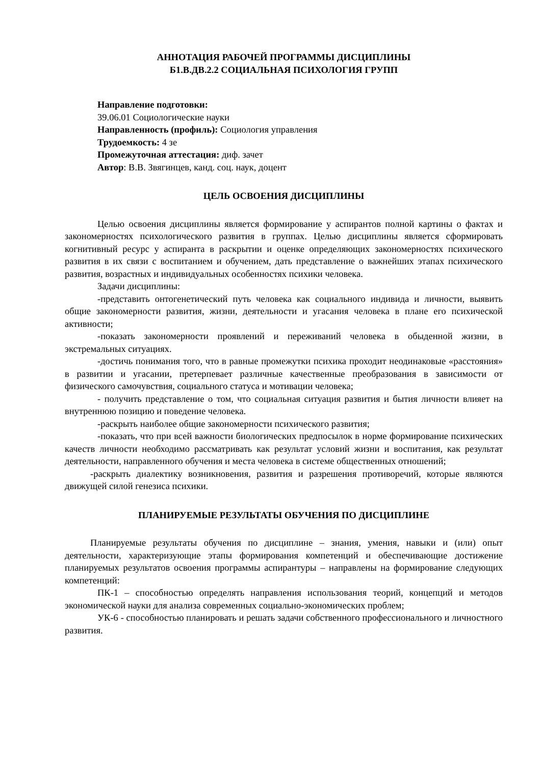АННОТАЦИЯ РАБОЧЕЙ ПРОГРАММЫ ДИСЦИПЛИНЫ
Б1.В.ДВ.2.2 СОЦИАЛЬНАЯ ПСИХОЛОГИЯ ГРУПП
Направление подготовки:
39.06.01 Социологические науки
Направленность (профиль): Социология управления
Трудоемкость: 4 зе
Промежуточная аттестация: диф. зачет
Автор: В.В. Звягинцев, канд. соц. наук, доцент
ЦЕЛЬ ОСВОЕНИЯ ДИСЦИПЛИНЫ
Целью освоения дисциплины является формирование у аспирантов полной картины о фактах и закономерностях психологического развития в группах. Целью дисциплины является сформировать когнитивный ресурс у аспиранта в раскрытии и оценке определяющих закономерностях психического развития в их связи с воспитанием и обучением, дать представление о важнейших этапах психического развития, возрастных и индивидуальных особенностях психики человека.
Задачи дисциплины:
-представить онтогенетический путь человека как социального индивида и личности, выявить общие закономерности развития, жизни, деятельности и угасания человека в плане его психической активности;
-показать закономерности проявлений и переживаний человека в обыденной жизни, в экстремальных ситуациях.
-достичь понимания того, что в равные промежутки психика проходит неодинаковые «расстояния» в развитии и угасании, претерпевает различные качественные преобразования в зависимости от физического самочувствия, социального статуса и мотивации человека;
- получить представление о том, что социальная ситуация развития и бытия личности влияет на внутреннюю позицию и поведение человека.
-раскрыть наиболее общие закономерности психического развития;
-показать, что при всей важности биологических предпосылок в норме формирование психических качеств личности необходимо рассматривать как результат условий жизни и воспитания, как результат деятельности, направленного обучения и места человека в системе общественных отношений;
-раскрыть диалектику возникновения, развития и разрешения противоречий, которые являются движущей силой генезиса психики.
ПЛАНИРУЕМЫЕ РЕЗУЛЬТАТЫ ОБУЧЕНИЯ ПО ДИСЦИПЛИНЕ
Планируемые результаты обучения по дисциплине – знания, умения, навыки и (или) опыт деятельности, характеризующие этапы формирования компетенций и обеспечивающие достижение планируемых результатов освоения программы аспирантуры – направлены на формирование следующих компетенций:
ПК-1 – способностью определять направления использования теорий, концепций и методов экономической науки для анализа современных социально-экономических проблем;
УК-6 - способностью планировать и решать задачи собственного профессионального и личностного развития.